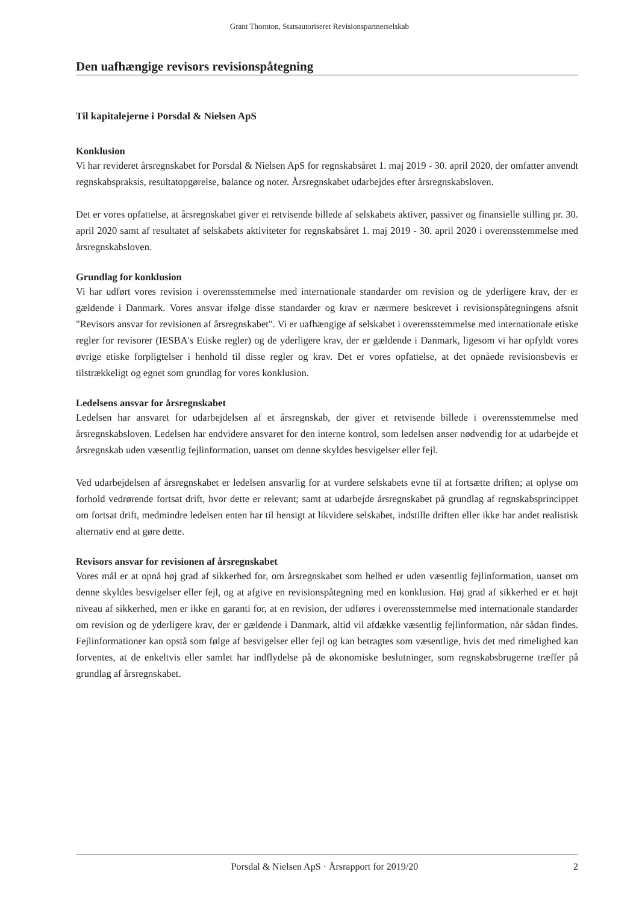Grant Thornton, Statsautoriseret Revisionspartnerselskab
Den uafhængige revisors revisionspåtegning
Til kapitalejerne i Porsdal & Nielsen ApS
Konklusion
Vi har revideret årsregnskabet for Porsdal & Nielsen ApS for regnskabsåret 1. maj 2019 - 30. april 2020, der omfatter anvendt regnskabspraksis, resultatopgørelse, balance og noter. Årsregnskabet udarbejdes efter årsregnskabsloven.
Det er vores opfattelse, at årsregnskabet giver et retvisende billede af selskabets aktiver, passiver og finansielle stilling pr. 30. april 2020 samt af resultatet af selskabets aktiviteter for regnskabsåret 1. maj 2019 - 30. april 2020 i overensstemmelse med årsregnskabsloven.
Grundlag for konklusion
Vi har udført vores revision i overensstemmelse med internationale standarder om revision og de yderligere krav, der er gældende i Danmark. Vores ansvar ifølge disse standarder og krav er nærmere beskrevet i revisionspåtegningens afsnit "Revisors ansvar for revisionen af årsregnskabet". Vi er uafhængige af selskabet i overensstemmelse med internationale etiske regler for revisorer (IESBA's Etiske regler) og de yderligere krav, der er gældende i Danmark, ligesom vi har opfyldt vores øvrige etiske forpligtelser i henhold til disse regler og krav. Det er vores opfattelse, at det opnåede revisionsbevis er tilstrækkeligt og egnet som grundlag for vores konklusion.
Ledelsens ansvar for årsregnskabet
Ledelsen har ansvaret for udarbejdelsen af et årsregnskab, der giver et retvisende billede i overensstemmelse med årsregnskabsloven. Ledelsen har endvidere ansvaret for den interne kontrol, som ledelsen anser nødvendig for at udarbejde et årsregnskab uden væsentlig fejlinformation, uanset om denne skyldes besvigelser eller fejl.
Ved udarbejdelsen af årsregnskabet er ledelsen ansvarlig for at vurdere selskabets evne til at fortsætte driften; at oplyse om forhold vedrørende fortsat drift, hvor dette er relevant; samt at udarbejde årsregnskabet på grundlag af regnskabsprincippet om fortsat drift, medmindre ledelsen enten har til hensigt at likvidere selskabet, indstille driften eller ikke har andet realistisk alternativ end at gøre dette.
Revisors ansvar for revisionen af årsregnskabet
Vores mål er at opnå høj grad af sikkerhed for, om årsregnskabet som helhed er uden væsentlig fejlinformation, uanset om denne skyldes besvigelser eller fejl, og at afgive en revisionspåtegning med en konklusion. Høj grad af sikkerhed er et højt niveau af sikkerhed, men er ikke en garanti for, at en revision, der udføres i overensstemmelse med internationale standarder om revision og de yderligere krav, der er gældende i Danmark, altid vil afdække væsentlig fejlinformation, når sådan findes. Fejlinformationer kan opstå som følge af besvigelser eller fejl og kan betragtes som væsentlige, hvis det med rimelighed kan forventes, at de enkeltvis eller samlet har indflydelse på de økonomiske beslutninger, som regnskabsbrugerne træffer på grundlag af årsregnskabet.
Porsdal & Nielsen ApS · Årsrapport for 2019/20 2